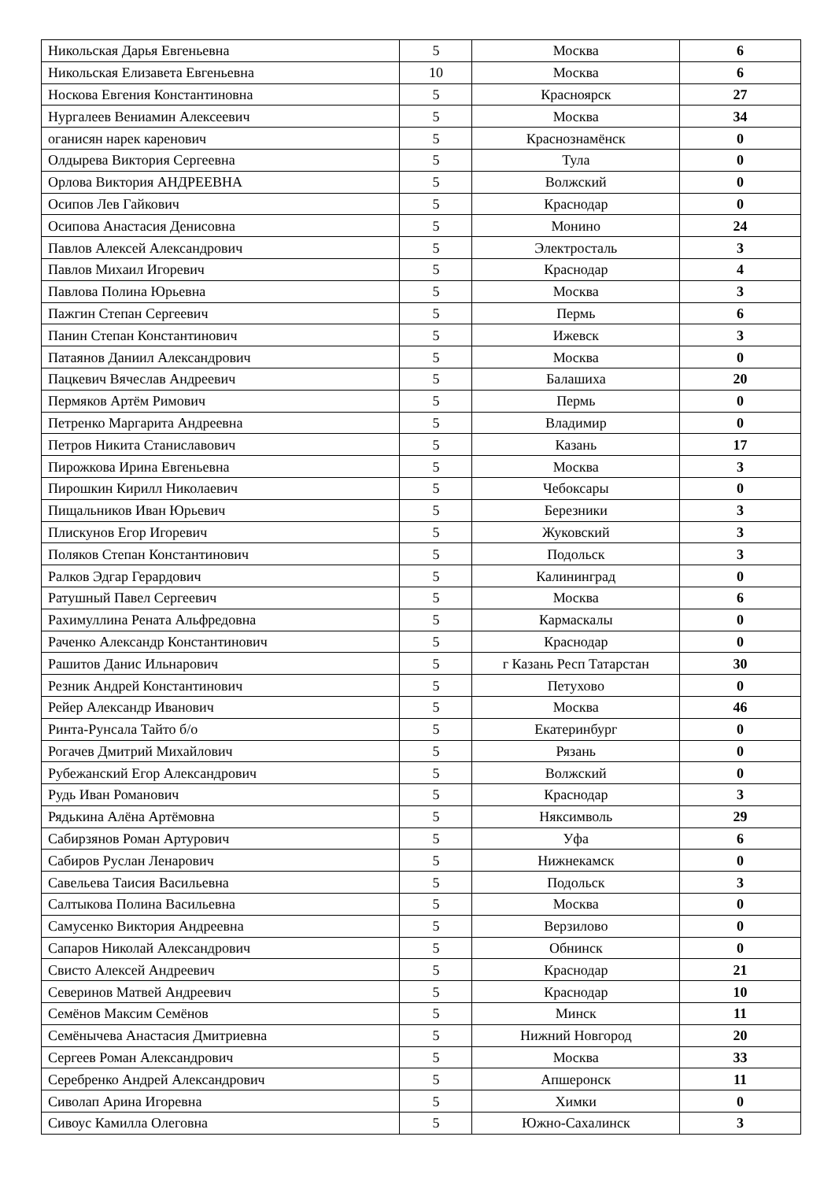| Никольская Дарья Евгеньевна | 5 | Москва | 6 |
| Никольская Елизавета Евгеньевна | 10 | Москва | 6 |
| Носкова Евгения Константиновна | 5 | Красноярск | 27 |
| Нургалеев Вениамин Алексеевич | 5 | Москва | 34 |
| оганисян нарек каренович | 5 | Краснознамёнск | 0 |
| Олдырева Виктория Сергеевна | 5 | Тула | 0 |
| Орлова Виктория АНДРЕЕВНА | 5 | Волжский | 0 |
| Осипов Лев Гайкович | 5 | Краснодар | 0 |
| Осипова Анастасия Денисовна | 5 | Монино | 24 |
| Павлов Алексей Александрович | 5 | Электросталь | 3 |
| Павлов Михаил Игоревич | 5 | Краснодар | 4 |
| Павлова Полина Юрьевна | 5 | Москва | 3 |
| Пажгин Степан Сергеевич | 5 | Пермь | 6 |
| Панин Степан Константинович | 5 | Ижевск | 3 |
| Патаянов Даниил Александрович | 5 | Москва | 0 |
| Пацкевич Вячеслав Андреевич | 5 | Балашиха | 20 |
| Пермяков Артём Римович | 5 | Пермь | 0 |
| Петренко Маргарита Андреевна | 5 | Владимир | 0 |
| Петров Никита Станиславович | 5 | Казань | 17 |
| Пирожкова Ирина Евгеньевна | 5 | Москва | 3 |
| Пирошкин Кирилл Николаевич | 5 | Чебоксары | 0 |
| Пищальников Иван Юрьевич | 5 | Березники | 3 |
| Плискунов Егор Игоревич | 5 | Жуковский | 3 |
| Поляков Степан Константинович | 5 | Подольск | 3 |
| Ралков Эдгар Герардович | 5 | Калининград | 0 |
| Ратушный Павел Сергеевич | 5 | Москва | 6 |
| Рахимуллина Рената Альфредовна | 5 | Кармаскалы | 0 |
| Раченко Александр Константинович | 5 | Краснодар | 0 |
| Рашитов Данис Ильнарович | 5 | г Казань Респ Татарстан | 30 |
| Резник Андрей Константинович | 5 | Петухово | 0 |
| Рейер Александр Иванович | 5 | Москва | 46 |
| Ринта-Рунсала Тайто б/о | 5 | Екатеринбург | 0 |
| Рогачев Дмитрий Михайлович | 5 | Рязань | 0 |
| Рубежанский Егор Александрович | 5 | Волжский | 0 |
| Рудь Иван Романович | 5 | Краснодар | 3 |
| Рядькина Алёна Артёмовна | 5 | Няксимволь | 29 |
| Сабирзянов Роман Артурович | 5 | Уфа | 6 |
| Сабиров Руслан Ленарович | 5 | Нижнекамск | 0 |
| Савельева Таисия Васильевна | 5 | Подольск | 3 |
| Салтыкова Полина Васильевна | 5 | Москва | 0 |
| Самусенко Виктория Андреевна | 5 | Верзилово | 0 |
| Сапаров Николай Александрович | 5 | Обнинск | 0 |
| Свисто Алексей Андреевич | 5 | Краснодар | 21 |
| Северинов Матвей Андреевич | 5 | Краснодар | 10 |
| Семёнов Максим Семёнов | 5 | Минск | 11 |
| Семёнычева Анастасия Дмитриевна | 5 | Нижний Новгород | 20 |
| Сергеев Роман Александрович | 5 | Москва | 33 |
| Серебренко Андрей Александрович | 5 | Апшеронск | 11 |
| Сиволап Арина Игоревна | 5 | Химки | 0 |
| Сивоус Камилла Олеговна | 5 | Южно-Сахалинск | 3 |